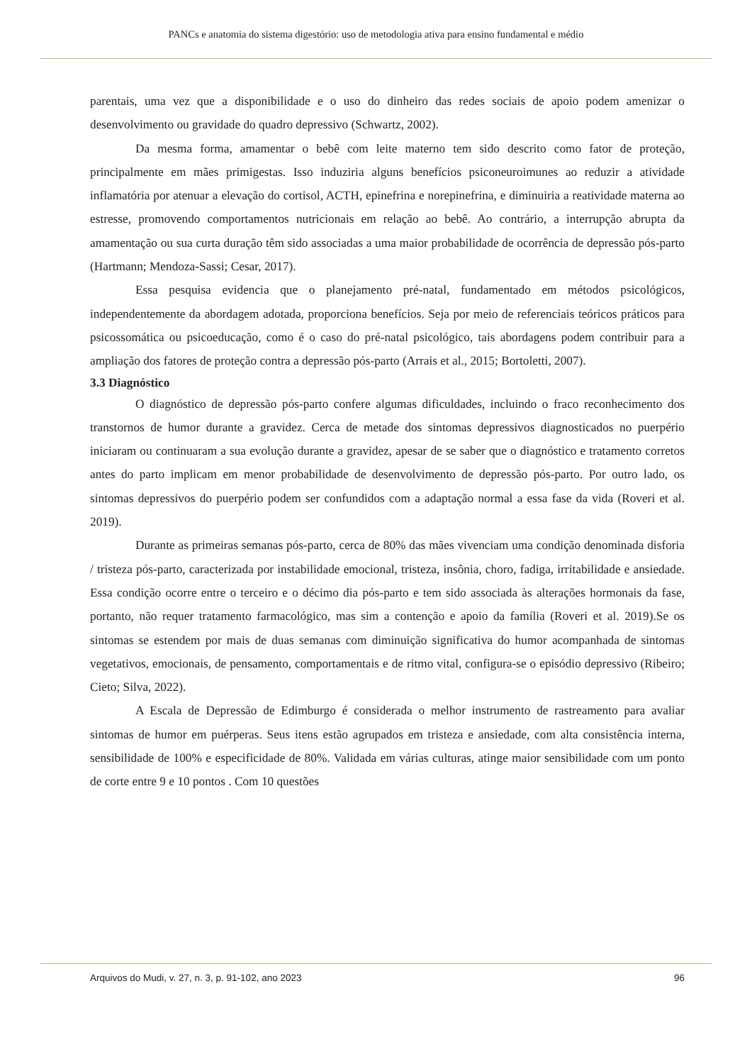PANCs e anatomia do sistema digestório: uso de metodologia ativa para ensino fundamental e médio
parentais, uma vez que a disponibilidade e o uso do dinheiro das redes sociais de apoio podem amenizar o desenvolvimento ou gravidade do quadro depressivo (Schwartz, 2002).
Da mesma forma, amamentar o bebê com leite materno tem sido descrito como fator de proteção, principalmente em mães primigestas. Isso induziria alguns benefícios psiconeuroimunes ao reduzir a atividade inflamatória por atenuar a elevação do cortisol, ACTH, epinefrina e norepinefrina, e diminuiria a reatividade materna ao estresse, promovendo comportamentos nutricionais em relação ao bebê. Ao contrário, a interrupção abrupta da amamentação ou sua curta duração têm sido associadas a uma maior probabilidade de ocorrência de depressão pós-parto (Hartmann; Mendoza-Sassi; Cesar, 2017).
Essa pesquisa evidencia que o planejamento pré-natal, fundamentado em métodos psicológicos, independentemente da abordagem adotada, proporciona benefícios. Seja por meio de referenciais teóricos práticos para psicossomática ou psicoeducação, como é o caso do pré-natal psicológico, tais abordagens podem contribuir para a ampliação dos fatores de proteção contra a depressão pós-parto (Arrais et al., 2015; Bortoletti, 2007).
3.3 Diagnóstico
O diagnóstico de depressão pós-parto confere algumas dificuldades, incluindo o fraco reconhecimento dos transtornos de humor durante a gravidez. Cerca de metade dos sintomas depressivos diagnosticados no puerpério iniciaram ou continuaram a sua evolução durante a gravidez, apesar de se saber que o diagnóstico e tratamento corretos antes do parto implicam em menor probabilidade de desenvolvimento de depressão pós-parto. Por outro lado, os sintomas depressivos do puerpério podem ser confundidos com a adaptação normal a essa fase da vida (Roveri et al. 2019).
Durante as primeiras semanas pós-parto, cerca de 80% das mães vivenciam uma condição denominada disforia / tristeza pós-parto, caracterizada por instabilidade emocional, tristeza, insônia, choro, fadiga, irritabilidade e ansiedade. Essa condição ocorre entre o terceiro e o décimo dia pós-parto e tem sido associada às alterações hormonais da fase, portanto, não requer tratamento farmacológico, mas sim a contenção e apoio da família (Roveri et al. 2019).Se os sintomas se estendem por mais de duas semanas com diminuição significativa do humor acompanhada de sintomas vegetativos, emocionais, de pensamento, comportamentais e de ritmo vital, configura-se o episódio depressivo (Ribeiro; Cieto; Silva, 2022).
A Escala de Depressão de Edimburgo é considerada o melhor instrumento de rastreamento para avaliar sintomas de humor em puérperas. Seus itens estão agrupados em tristeza e ansiedade, com alta consistência interna, sensibilidade de 100% e especificidade de 80%. Validada em várias culturas, atinge maior sensibilidade com um ponto de corte entre 9 e 10 pontos . Com 10 questões
Arquivos do Mudi, v. 27, n. 3, p. 91-102, ano 2023 96